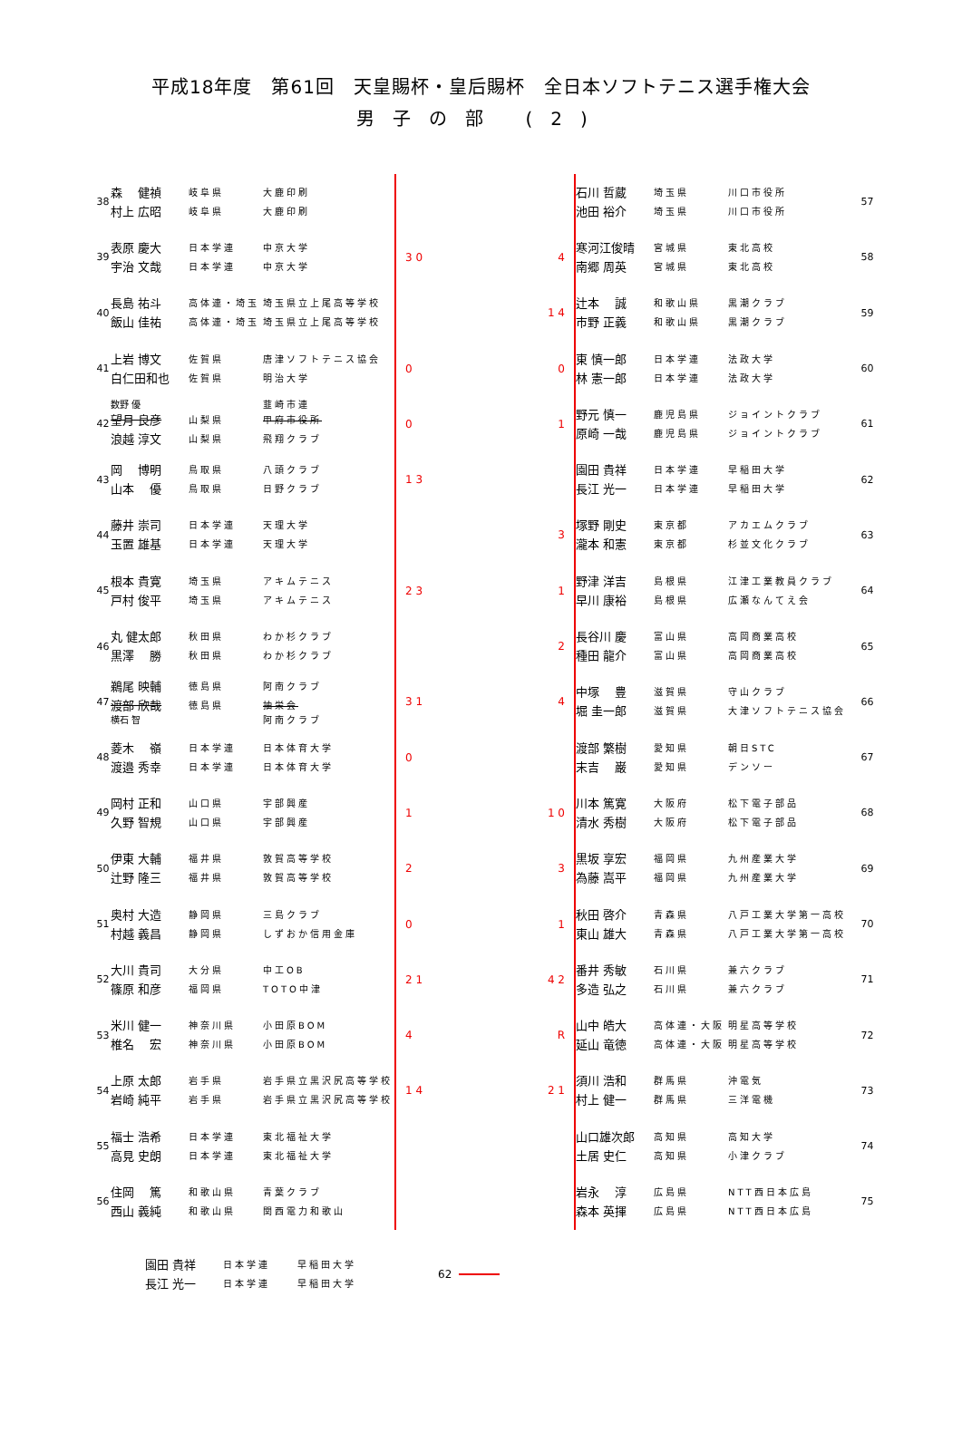平成18年度　第61回　天皇賜杯・皇后賜杯　全日本ソフトテニス選手権大会
男子の部 (2)
38
森　 健禎 岐阜県 大鹿印刷
村上 広昭 岐阜県 大鹿印刷
石川 哲蔵 埼玉県 川口市役所
池田 裕介 埼玉県 川口市役所
57
39
表原 慶大 日本学連 中京大学
宇治 文哉 日本学連 中京大学
3 0 4
寒河江俊晴 宮城県 東北高校
南郷 周英 宮城県 東北高校
58
40
長島 祐斗 高体連・埼玉 埼玉県立上尾高等学校
飯山 佳祐 高体連・埼玉 埼玉県立上尾高等学校
1 4
辻本　 誠 和歌山県 黒潮クラブ
市野 正義 和歌山県 黒潮クラブ
59
41
上岩 博文 佐賀県 唐津ソフトテニス協会
白仁田和也 佐賀県 明治大学
0 0
東 慎一郎 日本学連 法政大学
林 憲一郎 日本学連 法政大学
60
42
数野 優 韮崎市連
望月 良彦 山梨県 甲府市役所
浪越 淳文 山梨県 飛翔クラブ
0 1
野元 慎一 鹿児島県 ジョイントクラブ
原崎 一哉 鹿児島県 ジョイントクラブ
61
43
岡　 博明 鳥取県 八頭クラブ
山本　 優 鳥取県 日野クラブ
1 3
園田 貴祥 日本学連 早稲田大学
長江 光一 日本学連 早稲田大学
62
44
藤井 崇司 日本学連 天理大学
玉置 雄基 日本学連 天理大学
3
塚野 剛史 東京都 アカエムクラブ
瀧本 和憲 東京都 杉並文化クラブ
63
45
根本 貴寛 埼玉県 アキムテニス
戸村 俊平 埼玉県 アキムテニス
2 3 1
野津 洋吉 島根県 江津工業教員クラブ
早川 康裕 島根県 広瀬なんてえ会
64
46
丸 健太郎 秋田県 わか杉クラブ
黒澤　 勝 秋田県 わか杉クラブ
2
長谷川 慶 富山県 高岡商業高校
種田 龍介 富山県 高岡商業高校
65
47
鵜尾 映輔 徳島県 阿南クラブ
渡部 欣哉 徳島県 抽栄会
横石 智 阿南クラブ
3 1 4
中塚　 豊 滋賀県 守山クラブ
堀 圭一郎 滋賀県 大津ソフトテニス協会
66
48
菱木　 嶺 日本学連 日本体育大学
渡邉 秀幸 日本学連 日本体育大学
0
渡部 繁樹 愛知県 朝日STC
末吉　 巌 愛知県 デンソー
67
49
岡村 正和 山口県 宇部興産
久野 智規 山口県 宇部興産
1 1 0
川本 篤寛 大阪府 松下電子部品
清水 秀樹 大阪府 松下電子部品
68
50
伊東 大輔 福井県 敦賀高等学校
辻野 隆三 福井県 敦賀高等学校
2 3
黒坂 享宏 福岡県 九州産業大学
為藤 嵩平 福岡県 九州産業大学
69
51
奥村 大造 静岡県 三島クラブ
村越 義昌 静岡県 しずおか信用金庫
0 1
秋田 啓介 青森県 八戸工業大学第一高校
東山 雄大 青森県 八戸工業大学第一高校
70
52
大川 貴司 大分県 中工OB
篠原 和彦 福岡県 TOTO中津
2 1 4 2
番井 秀敏 石川県 兼六クラブ
多造 弘之 石川県 兼六クラブ
71
53
米川 健一 神奈川県 小田原BOM
椎名　 宏 神奈川県 小田原BOM
4 R
山中 皓大 高体連・大阪 明星高等学校
延山 竜徳 高体連・大阪 明星高等学校
72
54
上原 太郎 岩手県 岩手県立黒沢尻高等学校
岩崎 純平 岩手県 岩手県立黒沢尻高等学校
1 4 2 1
須川 浩和 群馬県 沖電気
村上 健一 群馬県 三洋電機
73
55
福士 浩希 日本学連 東北福祉大学
高見 史朗 日本学連 東北福祉大学
山口雄次郎 高知県 高知大学
土居 史仁 高知県 小津クラブ
74
56
住岡　 篤 和歌山県 青葉クラブ
西山 義純 和歌山県 関西電力和歌山
岩永　 淳 広島県 NTT西日本広島
森本 英揮 広島県 NTT西日本広島
75
園田 貴祥 日本学連 早稲田大学
長江 光一 日本学連 早稲田大学
62